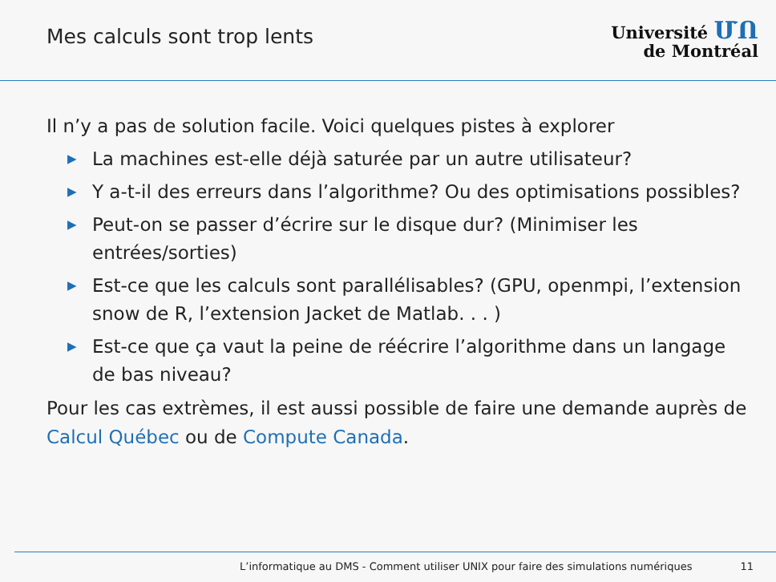Mes calculs sont trop lents
Université ՄՈ
de Montréal
Il n’y a pas de solution facile. Voici quelques pistes à explorer
▶ La machines est-elle déjà saturée par un autre utilisateur?
▶ Y a-t-il des erreurs dans l’algorithme? Ou des optimisations possibles?
▶ Peut-on se passer d’écrire sur le disque dur? (Minimiser les entrées/sorties)
▶ Est-ce que les calculs sont parallélisables? (GPU, openmpi, l’extension snow de R, l’extension Jacket de Matlab. . . )
▶ Est-ce que ça vaut la peine de réécrire l’algorithme dans un langage de bas niveau?
Pour les cas extrèmes, il est aussi possible de faire une demande auprès de Calcul Québec ou de Compute Canada.
L’informatique au DMS - Comment utiliser UNIX pour faire des simulations numériques 11